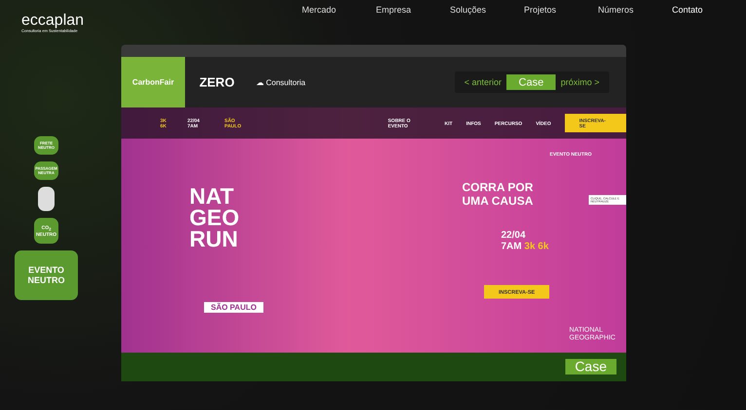eccaplan
Consultoria em Sustentabilidade
Mercado Empresa Soluções Projetos Números Contato
FRETE NEUTRO
PASSAGEM NEUTRA
CO<sub>2</sub> NEUTRO
EVENTO NEUTRO
CarbonFair
ZERO
☁ Consultoria
< anterior Case próximo >
3K 6K 22/04 7AM SÃO PAULO SOBRE O EVENTO KIT INFOS PERCURSO VÍDEO INSCREVA-SE
NAT
GEO
RUN
SÃO PAULO
EVENTO NEUTRO
CORRA POR
UMA CAUSA
22/04
7AM 3k 6k
INSCREVA-SE
CLIQUE, CALCULE E NEUTRALIZE
NATIONAL
GEOGRAPHIC
Case